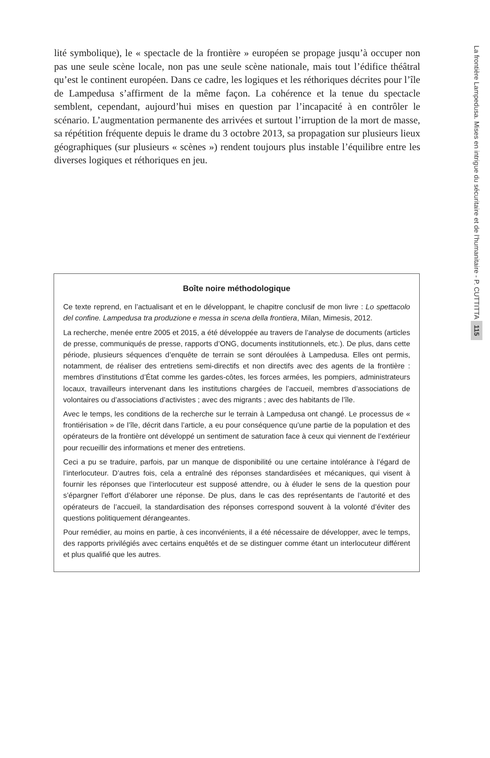lité symbolique), le « spectacle de la frontière » européen se propage jusqu’à occuper non pas une seule scène locale, non pas une seule scène nationale, mais tout l’édifice théâtral qu’est le continent européen. Dans ce cadre, les logiques et les réthoriques décrites pour l’île de Lampedusa s’affirment de la même façon. La cohérence et la tenue du spectacle semblent, cependant, aujourd’hui mises en question par l’incapacité à en contrôler le scénario. L’augmentation permanente des arrivées et surtout l’irruption de la mort de masse, sa répétition fréquente depuis le drame du 3 octobre 2013, sa propagation sur plusieurs lieux géographiques (sur plusieurs « scènes ») rendent toujours plus instable l’équilibre entre les diverses logiques et réthoriques en jeu.
Boîte noire méthodologique
Ce texte reprend, en l’actualisant et en le développant, le chapitre conclusif de mon livre : Lo spettacolo del confine. Lampedusa tra produzione e messa in scena della frontiera, Milan, Mimesis, 2012.
La recherche, menée entre 2005 et 2015, a été développée au travers de l’analyse de documents (articles de presse, communiqués de presse, rapports d’ONG, documents institutionnels, etc.). De plus, dans cette période, plusieurs séquences d’enquête de terrain se sont déroulées à Lampedusa. Elles ont permis, notamment, de réaliser des entretiens semi-directifs et non directifs avec des agents de la frontière : membres d’institutions d’État comme les gardes-côtes, les forces armées, les pompiers, administrateurs locaux, travailleurs intervenant dans les institutions chargées de l’accueil, membres d’associations de volontaires ou d’associations d’activistes ; avec des migrants ; avec des habitants de l’île.
Avec le temps, les conditions de la recherche sur le terrain à Lampedusa ont changé. Le processus de « frontiérisation » de l’île, décrit dans l’article, a eu pour conséquence qu’une partie de la population et des opérateurs de la frontière ont développé un sentiment de saturation face à ceux qui viennent de l’extérieur pour recueillir des informations et mener des entretiens.
Ceci a pu se traduire, parfois, par un manque de disponibilité ou une certaine intolérance à l’égard de l’interlocuteur. D’autres fois, cela a entraîné des réponses standardisées et mécaniques, qui visent à fournir les réponses que l’interlocuteur est supposé attendre, ou à éluder le sens de la question pour s’épargner l’effort d’élaborer une réponse. De plus, dans le cas des représentants de l’autorité et des opérateurs de l’accueil, la standardisation des réponses correspond souvent à la volonté d’éviter des questions politiquement dérangeantes.
Pour remédier, au moins en partie, à ces inconvénients, il a été nécessaire de développer, avec le temps, des rapports privilégiés avec certains enquêtés et de se distinguer comme étant un interlocuteur différent et plus qualifié que les autres.
La frontière Lampedusa. Mises en intrigue du sécuritaire et de l’humanitaire - P. CUTTITTA 115